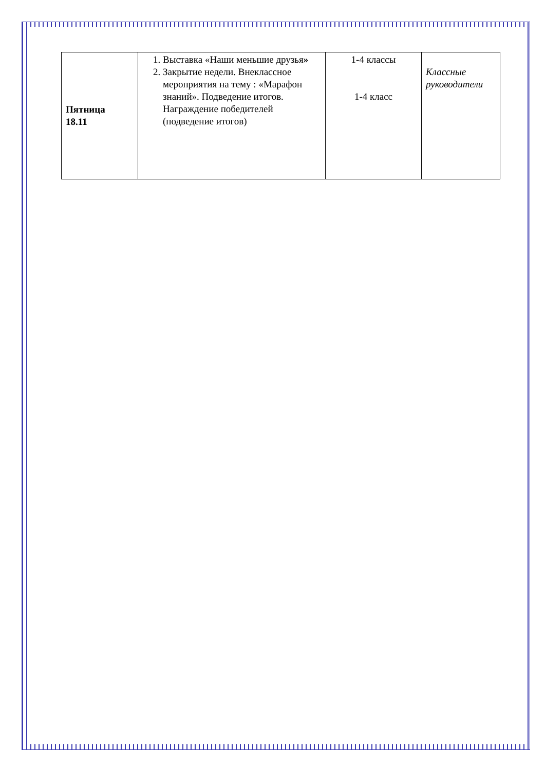| Пятница 18.11 | 1. Выставка «Наши меньшие друзья » 2. Закрытие недели. Внеклассное мероприятия на тему : «Марафон знаний». Подведение итогов. Награждение победителей (подведение итогов) | 1-4 классы 1-4 класс | Классные руководители |